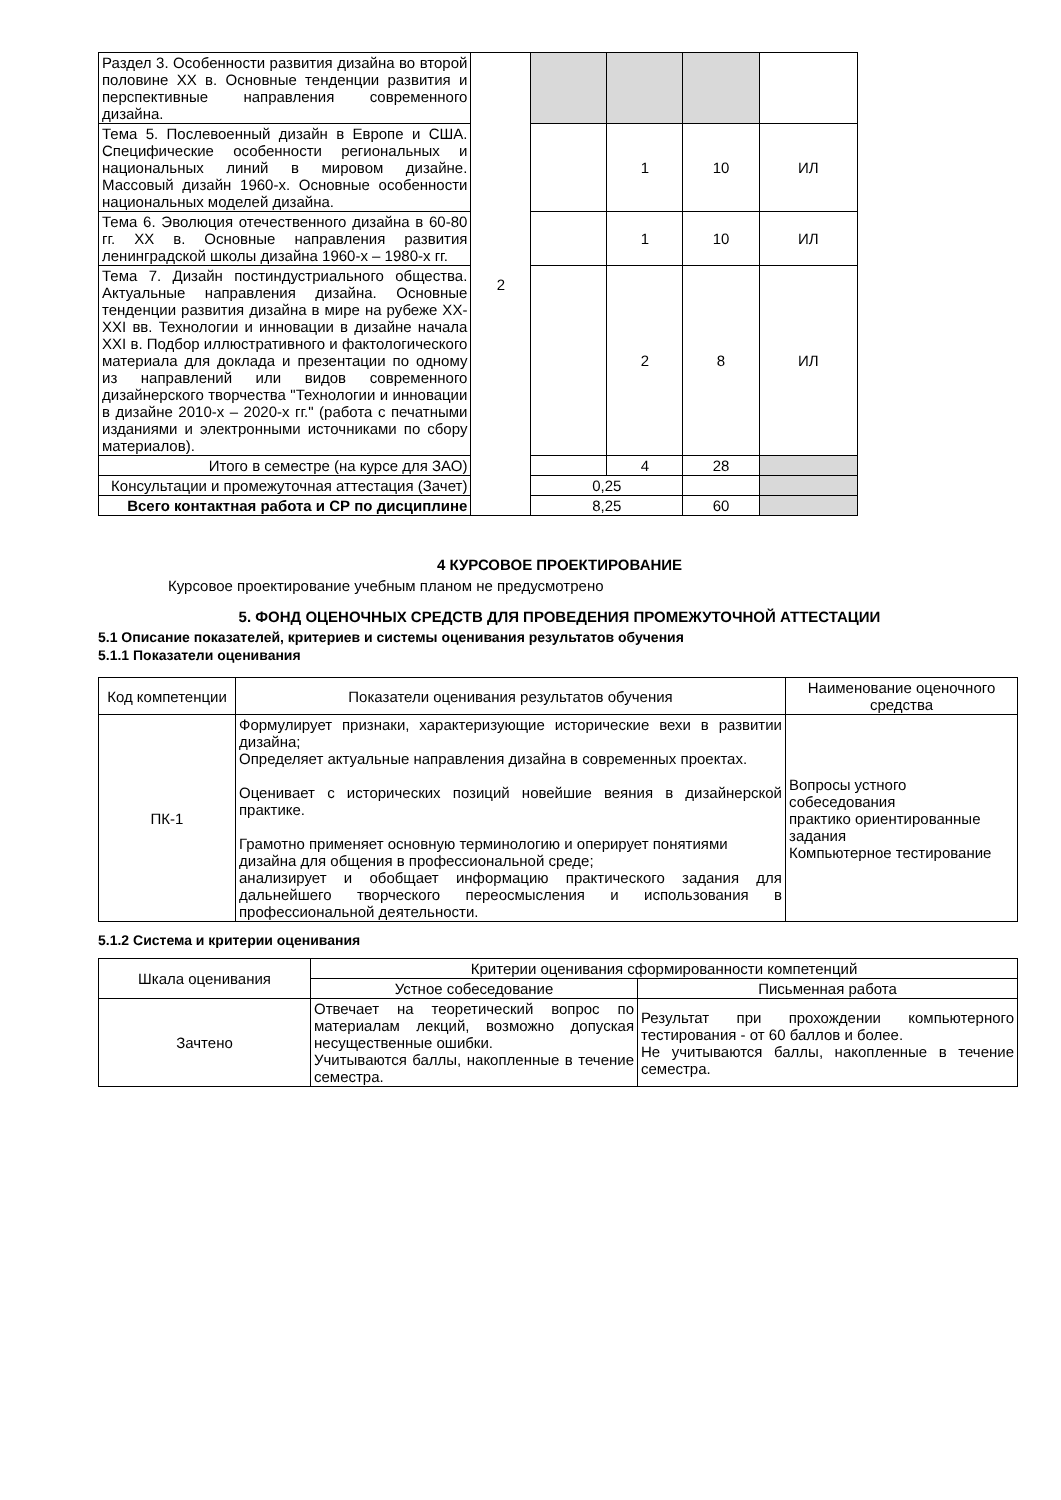| Раздел 3. Особенности развития дизайна во второй половине ХХ в. Основные тенденции развития и перспективные направления современного дизайна. | 2 | | | | |
| Тема 5. Послевоенный дизайн в Европе и США. Специфические особенности региональных и национальных линий в мировом дизайне. Массовый дизайн 1960-х. Основные особенности национальных моделей дизайна. | | | 1 | 10 | ИЛ |
| Тема 6. Эволюция отечественного дизайна в 60-80 гг. ХХ в. Основные направления развития ленинградской школы дизайна 1960-х – 1980-х гг. | | | 1 | 10 | ИЛ |
| Тема 7. Дизайн постиндустриального общества. Актуальные направления дизайна. Основные тенденции развития дизайна в мире на рубеже XX-XXI вв. Технологии и инновации в дизайне начала XXI в. Подбор иллюстративного и фактологического материала для доклада и презентации по одному из направлений или видов современного дизайнерского творчества "Технологии и инновации в дизайне 2010-х – 2020-х гг." (работа с печатными изданиями и электронными источниками по сбору материалов). | | | 2 | 8 | ИЛ |
| Итого в семестре (на курсе для ЗАО) | | | 4 | 28 | |
| Консультации и промежуточная аттестация (Зачет) | | 0,25 | | | |
| Всего контактная работа и СР по дисциплине | | 8,25 | | 60 | |
4 КУРСОВОЕ ПРОЕКТИРОВАНИЕ
Курсовое проектирование учебным планом не предусмотрено
5. ФОНД ОЦЕНОЧНЫХ СРЕДСТВ ДЛЯ ПРОВЕДЕНИЯ ПРОМЕЖУТОЧНОЙ АТТЕСТАЦИИ
5.1 Описание показателей, критериев и системы оценивания результатов обучения
5.1.1 Показатели оценивания
| Код компетенции | Показатели оценивания результатов обучения | Наименование оценочного средства |
| --- | --- | --- |
| ПК-1 | Формулирует признаки, характеризующие исторические вехи в развитии дизайна; Определяет актуальные направления дизайна в современных проектах. Оценивает с исторических позиций новейшие веяния в дизайнерской практике. Грамотно применяет основную терминологию и оперирует понятиями дизайна для общения в профессиональной среде; анализирует и обобщает информацию практического задания для дальнейшего творческого переосмысления и использования в профессиональной деятельности. | Вопросы устного собеседования практико ориентированные задания Компьютерное тестирование |
5.1.2 Система и критерии оценивания
| Шкала оценивания | Критерии оценивания сформированности компетенций | |
| --- | --- | --- |
| | Устное собеседование | Письменная работа |
| Зачтено | Отвечает на теоретический вопрос по материалам лекций, возможно допуская несущественные ошибки. Учитываются баллы, накопленные в течение семестра. | Результат при прохождении компьютерного тестирования - от 60 баллов и более. Не учитываются баллы, накопленные в течение семестра. |